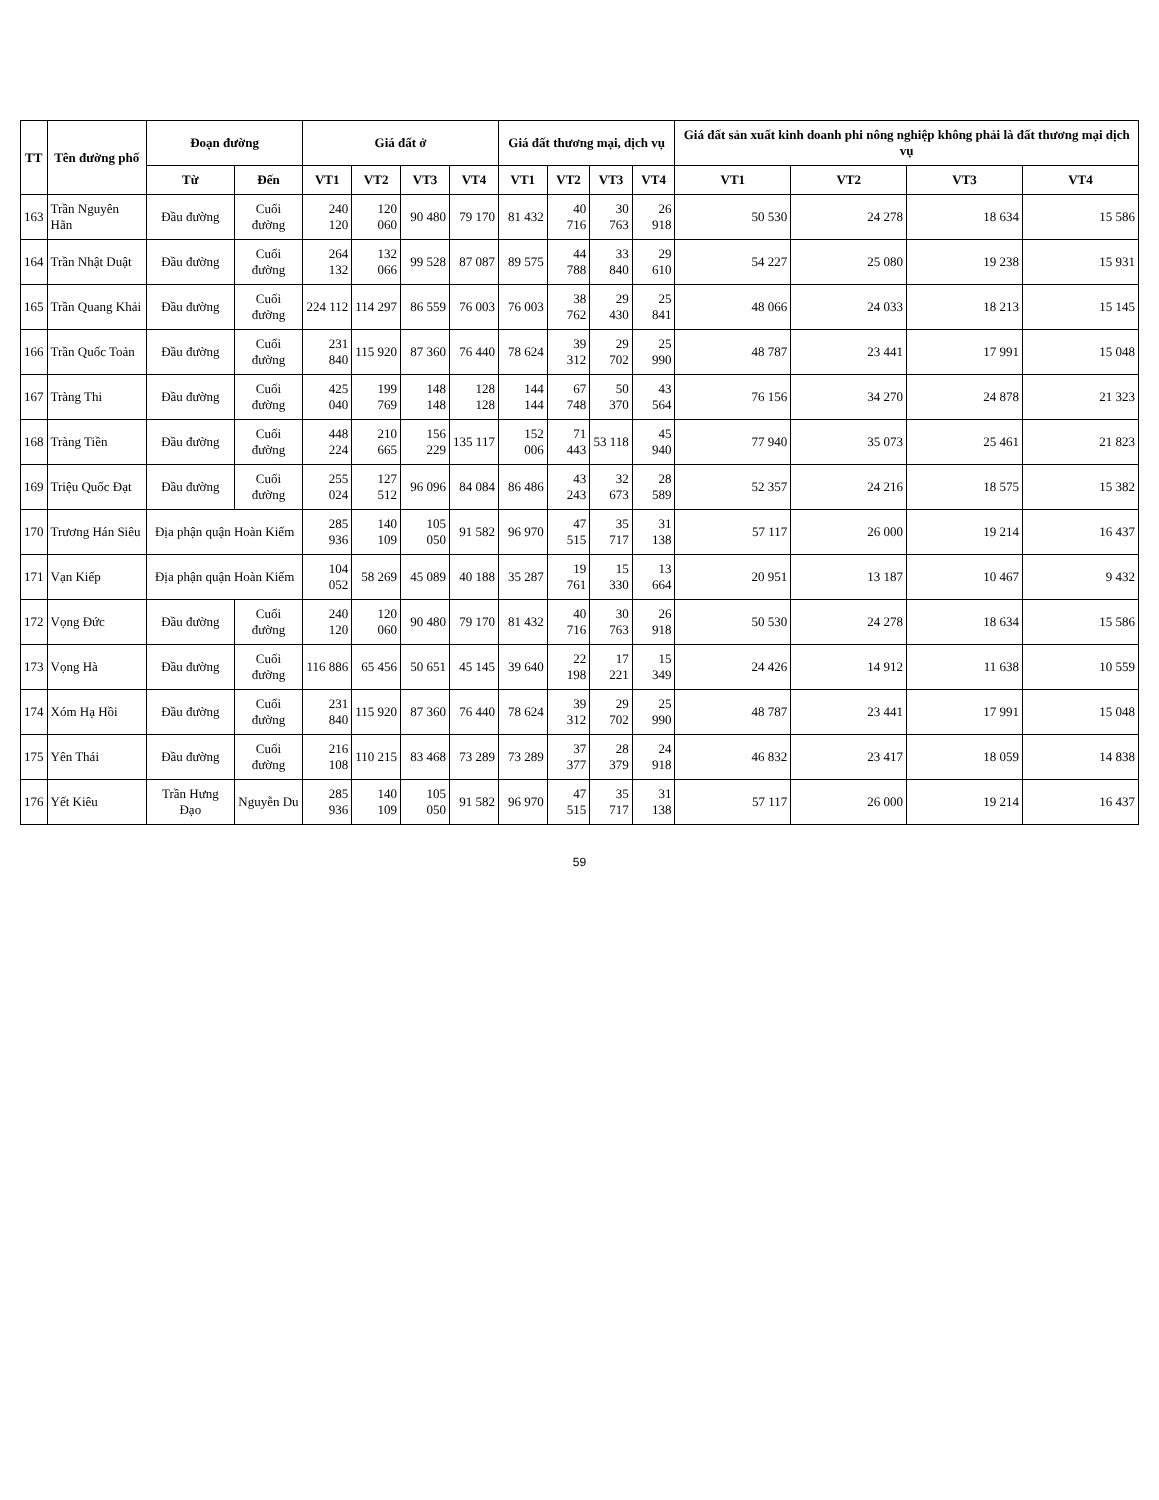| TT | Tên đường phố | Đoạn đường | | Giá đất ở | | | | Giá đất thương mại, dịch vụ | | | | Giá đất sản xuất kinh doanh phi nông nghiệp không phải là đất thương mại dịch vụ | | | |
| --- | --- | --- | --- | --- | --- | --- | --- | --- | --- | --- | --- | --- | --- | --- | --- |
| | | Từ | Đến | VT1 | VT2 | VT3 | VT4 | VT1 | VT2 | VT3 | VT4 | VT1 | VT2 | VT3 | VT4 |
| 163 | Trần Nguyên Hãn | Đầu đường | Cuối đường | 240 120 | 120 060 | 90 480 | 79 170 | 81 432 | 40 716 | 30 763 | 26 918 | 50 530 | 24 278 | 18 634 | 15 586 |
| 164 | Trần Nhật Duật | Đầu đường | Cuối đường | 264 132 | 132 066 | 99 528 | 87 087 | 89 575 | 44 788 | 33 840 | 29 610 | 54 227 | 25 080 | 19 238 | 15 931 |
| 165 | Trần Quang Khải | Đầu đường | Cuối đường | 224 112 | 114 297 | 86 559 | 76 003 | 76 003 | 38 762 | 29 430 | 25 841 | 48 066 | 24 033 | 18 213 | 15 145 |
| 166 | Trần Quốc Toản | Đầu đường | Cuối đường | 231 840 | 115 920 | 87 360 | 76 440 | 78 624 | 39 312 | 29 702 | 25 990 | 48 787 | 23 441 | 17 991 | 15 048 |
| 167 | Tràng Thi | Đầu đường | Cuối đường | 425 040 | 199 769 | 148 148 | 128 128 | 144 144 | 67 748 | 50 370 | 43 564 | 76 156 | 34 270 | 24 878 | 21 323 |
| 168 | Tràng Tiền | Đầu đường | Cuối đường | 448 224 | 210 665 | 156 229 | 135 117 | 152 006 | 71 443 | 53 118 | 45 940 | 77 940 | 35 073 | 25 461 | 21 823 |
| 169 | Triệu Quốc Đạt | Đầu đường | Cuối đường | 255 024 | 127 512 | 96 096 | 84 084 | 86 486 | 43 243 | 32 673 | 28 589 | 52 357 | 24 216 | 18 575 | 15 382 |
| 170 | Trương Hán Siêu | Địa phận quận Hoàn Kiếm | | 285 936 | 140 109 | 105 050 | 91 582 | 96 970 | 47 515 | 35 717 | 31 138 | 57 117 | 26 000 | 19 214 | 16 437 |
| 171 | Vạn Kiếp | Địa phận quận Hoàn Kiếm | | 104 052 | 58 269 | 45 089 | 40 188 | 35 287 | 19 761 | 15 330 | 13 664 | 20 951 | 13 187 | 10 467 | 9 432 |
| 172 | Vọng Đức | Đầu đường | Cuối đường | 240 120 | 120 060 | 90 480 | 79 170 | 81 432 | 40 716 | 30 763 | 26 918 | 50 530 | 24 278 | 18 634 | 15 586 |
| 173 | Vọng Hà | Đầu đường | Cuối đường | 116 886 | 65 456 | 50 651 | 45 145 | 39 640 | 22 198 | 17 221 | 15 349 | 24 426 | 14 912 | 11 638 | 10 559 |
| 174 | Xóm Hạ Hồi | Đầu đường | Cuối đường | 231 840 | 115 920 | 87 360 | 76 440 | 78 624 | 39 312 | 29 702 | 25 990 | 48 787 | 23 441 | 17 991 | 15 048 |
| 175 | Yên Thái | Đầu đường | Cuối đường | 216 108 | 110 215 | 83 468 | 73 289 | 73 289 | 37 377 | 28 379 | 24 918 | 46 832 | 23 417 | 18 059 | 14 838 |
| 176 | Yết Kiêu | Trần Hưng Đạo | Nguyễn Du | 285 936 | 140 109 | 105 050 | 91 582 | 96 970 | 47 515 | 35 717 | 31 138 | 57 117 | 26 000 | 19 214 | 16 437 |
59